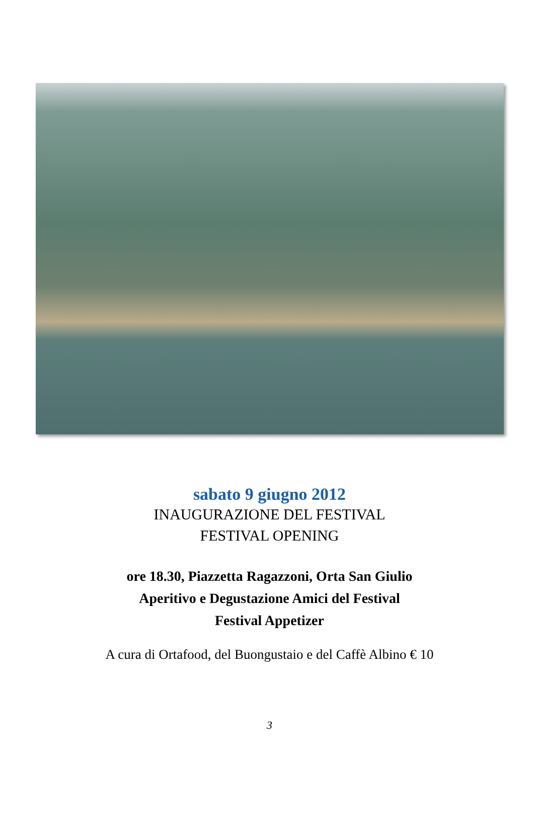sabato 9 giugno 2012
INAUGURAZIONE DEL FESTIVAL
FESTIVAL OPENING
ore 18.30, Piazzetta Ragazzoni, Orta San Giulio
Aperitivo e Degustazione Amici del Festival
Festival Appetizer
A cura di Ortafood, del Buongustaio e del Caffè Albino € 10
3